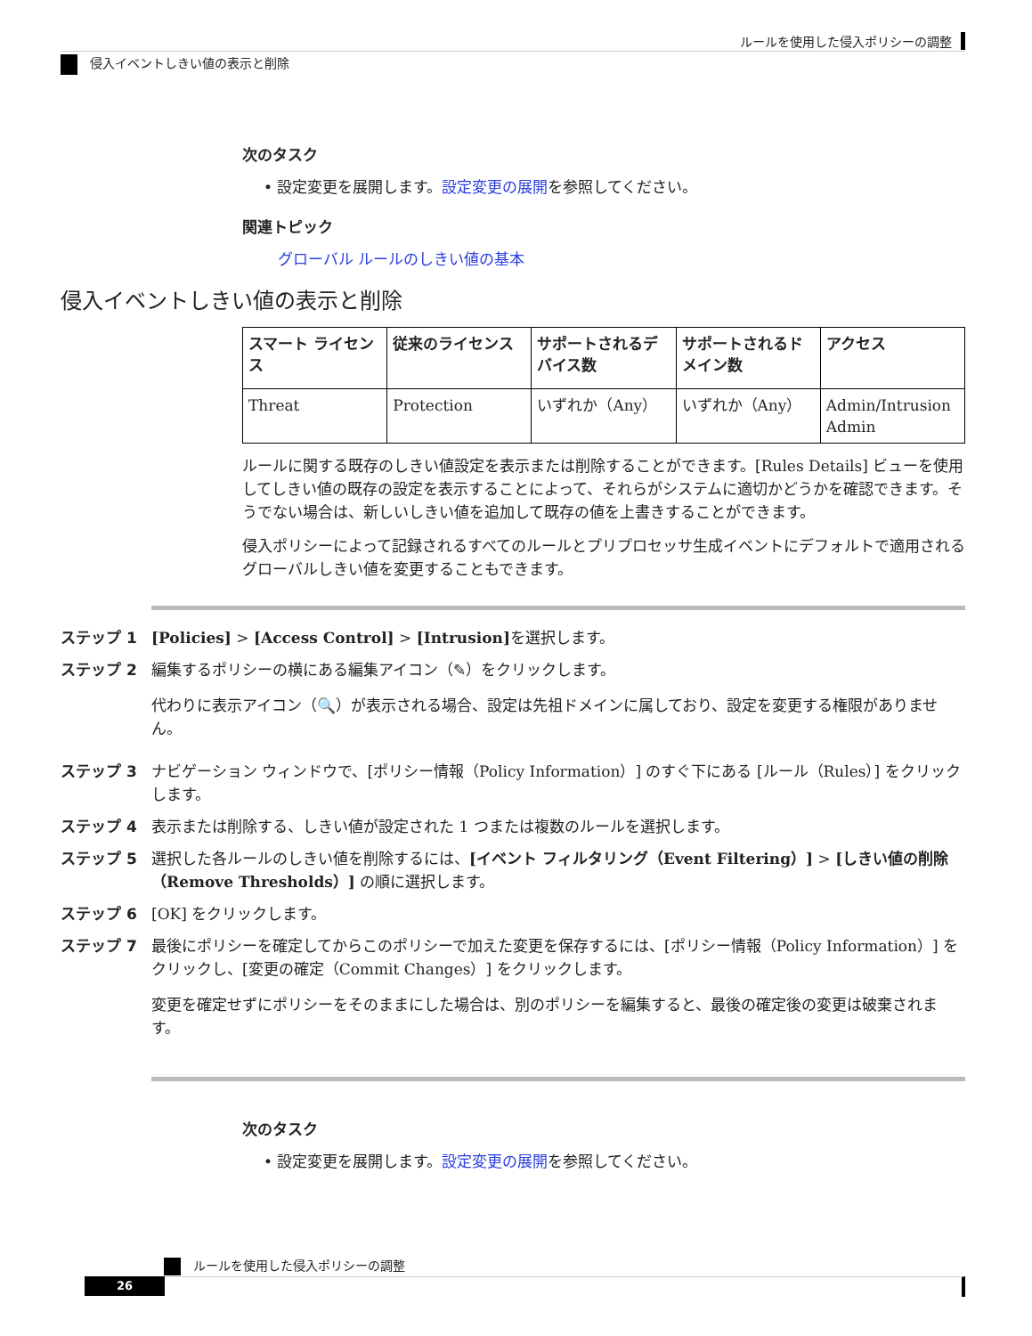ルールを使用した侵入ポリシーの調整
侵入イベントしきい値の表示と削除
次のタスク
• 設定変更を展開します。設定変更の展開を参照してください。
関連トピック
グローバル ルールのしきい値の基本
侵入イベントしきい値の表示と削除
| スマート ライセンス | 従来のライセンス | サポートされるデバイス数 | サポートされるドメイン数 | アクセス |
| --- | --- | --- | --- | --- |
| Threat | Protection | いずれか（Any） | いずれか（Any） | Admin/Intrusion Admin |
ルールに関する既存のしきい値設定を表示または削除することができます。[Rules Details] ビューを使用してしきい値の既存の設定を表示することによって、それらがシステムに適切かどうかを確認できます。そうでない場合は、新しいしきい値を追加して既存の値を上書きすることができます。
侵入ポリシーによって記録されるすべてのルールとプリプロセッサ生成イベントにデフォルトで適用されるグローバルしきい値を変更することもできます。
ステップ 1 [Policies] > [Access Control] > [Intrusion] を選択します。
ステップ 2 編集するポリシーの横にある編集アイコン（✎）をクリックします。
代わりに表示アイコン（🔍）が表示される場合、設定は先祖ドメインに属しており、設定を変更する権限がありません。
ステップ 3 ナビゲーション ウィンドウで、[ポリシー情報（Policy Information）] のすぐ下にある [ルール（Rules）] をクリックします。
ステップ 4 表示または削除する、しきい値が設定された 1 つまたは複数のルールを選択します。
ステップ 5 選択した各ルールのしきい値を削除するには、[イベント フィルタリング（Event Filtering）] > [しきい値の削除（Remove Thresholds）] の順に選択します。
ステップ 6 [OK] をクリックします。
ステップ 7 最後にポリシーを確定してからこのポリシーで加えた変更を保存するには、[ポリシー情報（Policy Information）] をクリックし、[変更の確定（Commit Changes）] をクリックします。
変更を確定せずにポリシーをそのままにした場合は、別のポリシーを編集すると、最後の確定後の変更は破棄されます。
次のタスク
• 設定変更を展開します。設定変更の展開を参照してください。
ルールを使用した侵入ポリシーの調整
26